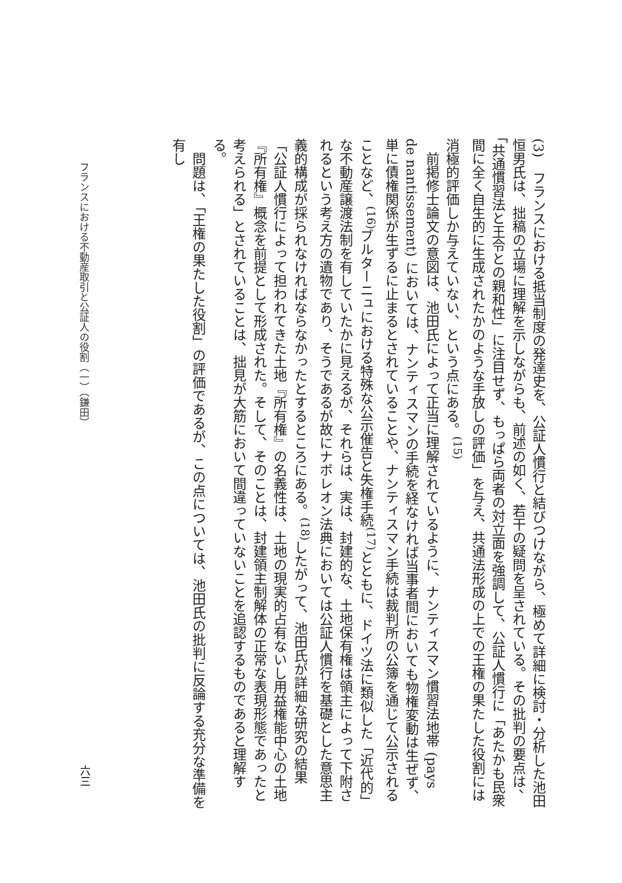(3)　フランスにおける抵当制度の発達史を、公証人慣行と結びつけながら、極めて詳細に検討・分析した池田恒男氏は、拙稿の立場に理解を示しながらも、前述の如く、若干の疑問を呈されている。その批判の要点は、「共通慣習法と王令との親和性」に注目せず、もっぱら両者の対立面を強調して、公証人慣行に「あたかも民衆間に全く自生的に生成されたかのような手放しの評価」を与え、共通法形成の上での王権の果たした役割には消極的評価しか与えていない、という点にある。<sup>(15)</sup>
前掲修士論文の意図は、池田氏によって正当に理解されているように、ナンティスマン慣習法地帯 (pays de nantissement) においては、ナンティスマンの手続を経なければ当事者間においても物権変動は生ぜず、単に債権関係が生ずるに止まるとされていることや、ナンティスマン手続は裁判所の公簿を通じて公示されることなど、<sup>(16)</sup>ブルターニュにおける特殊な公示催告と失権手続<sup>(17)</sup>とともに、ドイツ法に類似した「近代的」な不動産譲渡法制を有していたかに見えるが、それらは、実は、封建的な、土地保有権は領主によって下附されるという考え方の遺物であり、そうであるが故にナポレオン法典においては公証人慣行を基礎とした意思主義的構成が採られなければならなかったとするところにある。<sup>(18)</sup>したがって、池田氏が詳細な研究の結果「公証人慣行によって担われてきた土地『所有権』の名義性は、土地の現実的占有ないし用益権能中心の土地『所有権』概念を前提として形成された。そして、そのことは、封建領主制解体の正常な表現形態であったと考えられる」とされていることは、拙見が大筋において間違っていないことを追認するものであると理解する。
問題は、「王権の果たした役割」の評価であるが、この点については、池田氏の批判に反論する充分な準備を有し
フランスにおける不動産取引と公証人の役割（一）（鎌田）
六三